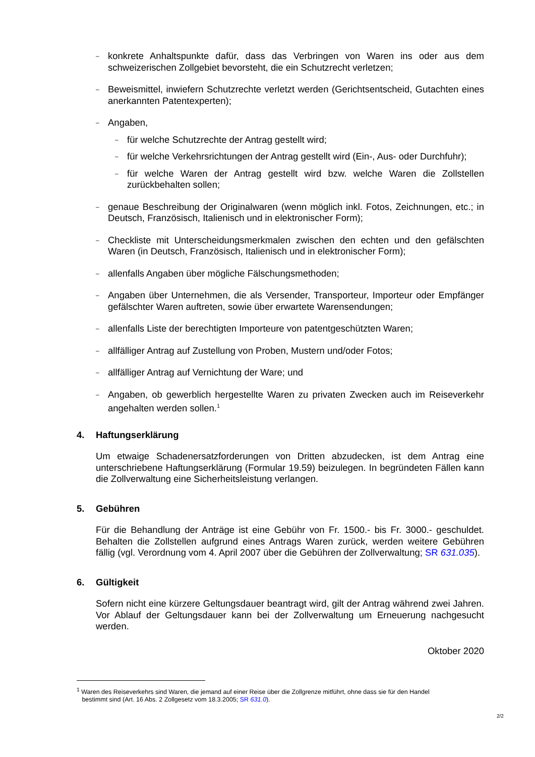– konkrete Anhaltspunkte dafür, dass das Verbringen von Waren ins oder aus dem schweizerischen Zollgebiet bevorsteht, die ein Schutzrecht verletzen;
– Beweismittel, inwiefern Schutzrechte verletzt werden (Gerichtsentscheid, Gutachten eines anerkannten Patentexperten);
– Angaben,
– für welche Schutzrechte der Antrag gestellt wird;
– für welche Verkehrsrichtungen der Antrag gestellt wird (Ein-, Aus- oder Durchfuhr);
– für welche Waren der Antrag gestellt wird bzw. welche Waren die Zollstellen zurückbehalten sollen;
– genaue Beschreibung der Originalwaren (wenn möglich inkl. Fotos, Zeichnungen, etc.; in Deutsch, Französisch, Italienisch und in elektronischer Form);
– Checkliste mit Unterscheidungsmerkmalen zwischen den echten und den gefälschten Waren (in Deutsch, Französisch, Italienisch und in elektronischer Form);
– allenfalls Angaben über mögliche Fälschungsmethoden;
– Angaben über Unternehmen, die als Versender, Transporteur, Importeur oder Empfänger gefälschter Waren auftreten, sowie über erwartete Warensendungen;
– allenfalls Liste der berechtigten Importeure von patentgeschützten Waren;
– allfälliger Antrag auf Zustellung von Proben, Mustern und/oder Fotos;
– allfälliger Antrag auf Vernichtung der Ware; und
– Angaben, ob gewerblich hergestellte Waren zu privaten Zwecken auch im Reiseverkehr angehalten werden sollen.<sup>1</sup>
4. Haftungserklärung
Um etwaige Schadenersatzforderungen von Dritten abzudecken, ist dem Antrag eine unterschriebene Haftungserklärung (Formular 19.59) beizulegen. In begründeten Fällen kann die Zollverwaltung eine Sicherheitsleistung verlangen.
5. Gebühren
Für die Behandlung der Anträge ist eine Gebühr von Fr. 1500.- bis Fr. 3000.- geschuldet. Behalten die Zollstellen aufgrund eines Antrags Waren zurück, werden weitere Gebühren fällig (vgl. Verordnung vom 4. April 2007 über die Gebühren der Zollverwaltung; SR 631.035).
6. Gültigkeit
Sofern nicht eine kürzere Geltungsdauer beantragt wird, gilt der Antrag während zwei Jahren. Vor Ablauf der Geltungsdauer kann bei der Zollverwaltung um Erneuerung nachgesucht werden.
Oktober 2020
<sup>1</sup> Waren des Reiseverkehrs sind Waren, die jemand auf einer Reise über die Zollgrenze mitführt, ohne dass sie für den Handel
bestimmt sind (Art. 16 Abs. 2 Zollgesetz vom 18.3.2005; SR 631.0).
2/2